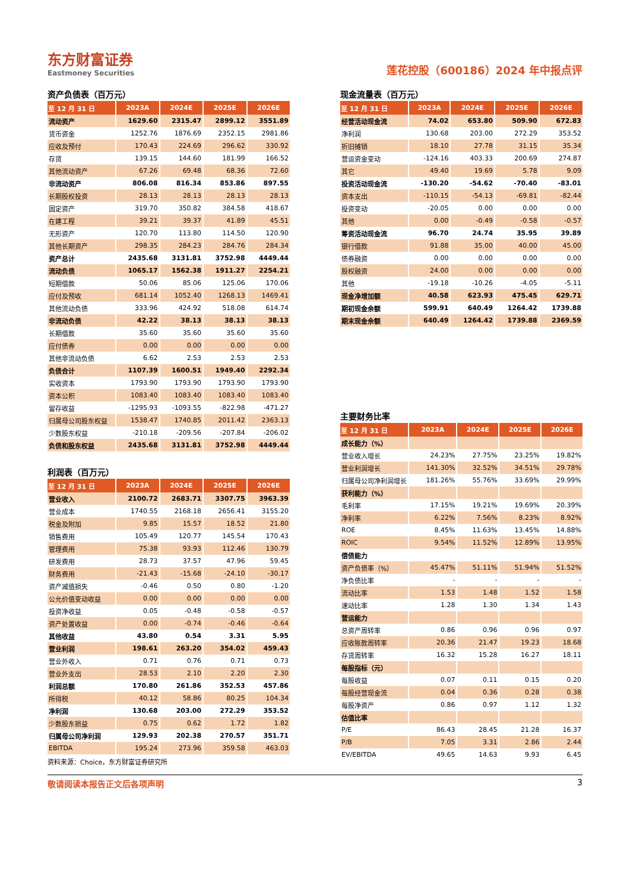东方财富证券
Eastmoney Securities
莲花控股（600186）2024 年中报点评
资产负债表（百万元）
| 至 12 月 31 日 | 2023A | 2024E | 2025E | 2026E |
| --- | --- | --- | --- | --- |
| 流动资产 | 1629.60 | 2315.47 | 2899.12 | 3551.89 |
| 货币资金 | 1252.76 | 1876.69 | 2352.15 | 2981.86 |
| 应收及预付 | 170.43 | 224.69 | 296.62 | 330.92 |
| 存货 | 139.15 | 144.60 | 181.99 | 166.52 |
| 其他流动资产 | 67.26 | 69.48 | 68.36 | 72.60 |
| 非流动资产 | 806.08 | 816.34 | 853.86 | 897.55 |
| 长期股权投资 | 28.13 | 28.13 | 28.13 | 28.13 |
| 固定资产 | 319.70 | 350.82 | 384.58 | 418.67 |
| 在建工程 | 39.21 | 39.37 | 41.89 | 45.51 |
| 无形资产 | 120.70 | 113.80 | 114.50 | 120.90 |
| 其他长期资产 | 298.35 | 284.23 | 284.76 | 284.34 |
| 资产总计 | 2435.68 | 3131.81 | 3752.98 | 4449.44 |
| 流动负债 | 1065.17 | 1562.38 | 1911.27 | 2254.21 |
| 短期借款 | 50.06 | 85.06 | 125.06 | 170.06 |
| 应付及预收 | 681.14 | 1052.40 | 1268.13 | 1469.41 |
| 其他流动负债 | 333.96 | 424.92 | 518.08 | 614.74 |
| 非流动负债 | 42.22 | 38.13 | 38.13 | 38.13 |
| 长期借款 | 35.60 | 35.60 | 35.60 | 35.60 |
| 应付债券 | 0.00 | 0.00 | 0.00 | 0.00 |
| 其他非流动负债 | 6.62 | 2.53 | 2.53 | 2.53 |
| 负债合计 | 1107.39 | 1600.51 | 1949.40 | 2292.34 |
| 实收资本 | 1793.90 | 1793.90 | 1793.90 | 1793.90 |
| 资本公积 | 1083.40 | 1083.40 | 1083.40 | 1083.40 |
| 留存收益 | -1295.93 | -1093.55 | -822.98 | -471.27 |
| 归属母公司股东权益 | 1538.47 | 1740.85 | 2011.42 | 2363.13 |
| 少数股东权益 | -210.18 | -209.56 | -207.84 | -206.02 |
| 负债和股东权益 | 2435.68 | 3131.81 | 3752.98 | 4449.44 |
利润表（百万元）
| 至 12 月 31 日 | 2023A | 2024E | 2025E | 2026E |
| --- | --- | --- | --- | --- |
| 营业收入 | 2100.72 | 2683.71 | 3307.75 | 3963.39 |
| 营业成本 | 1740.55 | 2168.18 | 2656.41 | 3155.20 |
| 税金及附加 | 9.85 | 15.57 | 18.52 | 21.80 |
| 销售费用 | 105.49 | 120.77 | 145.54 | 170.43 |
| 管理费用 | 75.38 | 93.93 | 112.46 | 130.79 |
| 研发费用 | 28.73 | 37.57 | 47.96 | 59.45 |
| 财务费用 | -21.43 | -15.68 | -24.10 | -30.17 |
| 资产减值损失 | -0.46 | 0.50 | 0.80 | -1.20 |
| 公允价值变动收益 | 0.00 | 0.00 | 0.00 | 0.00 |
| 投资净收益 | 0.05 | -0.48 | -0.58 | -0.57 |
| 资产处置收益 | 0.00 | -0.74 | -0.46 | -0.64 |
| 其他收益 | 43.80 | 0.54 | 3.31 | 5.95 |
| 营业利润 | 198.61 | 263.20 | 354.02 | 459.43 |
| 营业外收入 | 0.71 | 0.76 | 0.71 | 0.73 |
| 营业外支出 | 28.53 | 2.10 | 2.20 | 2.30 |
| 利润总额 | 170.80 | 261.86 | 352.53 | 457.86 |
| 所得税 | 40.12 | 58.86 | 80.25 | 104.34 |
| 净利润 | 130.68 | 203.00 | 272.29 | 353.52 |
| 少数股东损益 | 0.75 | 0.62 | 1.72 | 1.82 |
| 归属母公司净利润 | 129.93 | 202.38 | 270.57 | 351.71 |
| EBITDA | 195.24 | 273.96 | 359.58 | 463.03 |
资料来源：Choice，东方财富证券研究所
现金流量表（百万元）
| 至 12 月 31 日 | 2023A | 2024E | 2025E | 2026E |
| --- | --- | --- | --- | --- |
| 经营活动现金流 | 74.02 | 653.80 | 509.90 | 672.83 |
| 净利润 | 130.68 | 203.00 | 272.29 | 353.52 |
| 折旧摊销 | 18.10 | 27.78 | 31.15 | 35.34 |
| 营运资金变动 | -124.16 | 403.33 | 200.69 | 274.87 |
| 其它 | 49.40 | 19.69 | 5.78 | 9.09 |
| 投资活动现金流 | -130.20 | -54.62 | -70.40 | -83.01 |
| 资本支出 | -110.15 | -54.13 | -69.81 | -82.44 |
| 投资变动 | -20.05 | 0.00 | 0.00 | 0.00 |
| 其他 | 0.00 | -0.49 | -0.58 | -0.57 |
| 筹资活动现金流 | 96.70 | 24.74 | 35.95 | 39.89 |
| 银行借款 | 91.88 | 35.00 | 40.00 | 45.00 |
| 债券融资 | 0.00 | 0.00 | 0.00 | 0.00 |
| 股权融资 | 24.00 | 0.00 | 0.00 | 0.00 |
| 其他 | -19.18 | -10.26 | -4.05 | -5.11 |
| 现金净增加额 | 40.58 | 623.93 | 475.45 | 629.71 |
| 期初现金余额 | 599.91 | 640.49 | 1264.42 | 1739.88 |
| 期末现金余额 | 640.49 | 1264.42 | 1739.88 | 2369.59 |
主要财务比率
| 至 12 月 31 日 | 2023A | 2024E | 2025E | 2026E |
| --- | --- | --- | --- | --- |
| 成长能力（%） | | | | |
| 营业收入增长 | 24.23% | 27.75% | 23.25% | 19.82% |
| 营业利润增长 | 141.30% | 32.52% | 34.51% | 29.78% |
| 归属母公司净利润增长 | 181.26% | 55.76% | 33.69% | 29.99% |
| 获利能力（%） | | | | |
| 毛利率 | 17.15% | 19.21% | 19.69% | 20.39% |
| 净利率 | 6.22% | 7.56% | 8.23% | 8.92% |
| ROE | 8.45% | 11.63% | 13.45% | 14.88% |
| ROIC | 9.54% | 11.52% | 12.89% | 13.95% |
| 偿债能力 | | | | |
| 资产负债率（%） | 45.47% | 51.11% | 51.94% | 51.52% |
| 净负债比率 | - | - | - | - |
| 流动比率 | 1.53 | 1.48 | 1.52 | 1.58 |
| 速动比率 | 1.28 | 1.30 | 1.34 | 1.43 |
| 营运能力 | | | | |
| 总资产周转率 | 0.86 | 0.96 | 0.96 | 0.97 |
| 应收账款周转率 | 20.36 | 21.47 | 19.23 | 18.68 |
| 存货周转率 | 16.32 | 15.28 | 16.27 | 18.11 |
| 每股指标（元） | | | | |
| 每股收益 | 0.07 | 0.11 | 0.15 | 0.20 |
| 每股经营现金流 | 0.04 | 0.36 | 0.28 | 0.38 |
| 每股净资产 | 0.86 | 0.97 | 1.12 | 1.32 |
| 估值比率 | | | | |
| P/E | 86.43 | 28.45 | 21.28 | 16.37 |
| P/B | 7.05 | 3.31 | 2.86 | 2.44 |
| EV/EBITDA | 49.65 | 14.63 | 9.93 | 6.45 |
敬请阅读本报告正文后各项声明 3